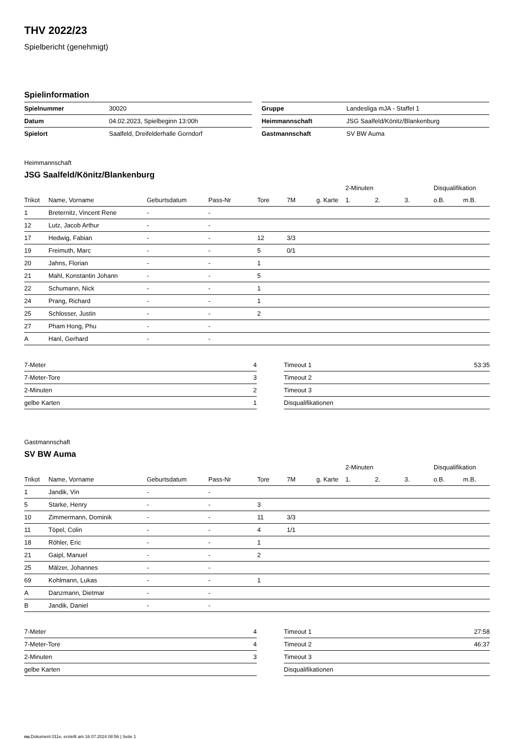THV 2022/23
Spielbericht (genehmigt)
Spielinformation
| Spielnummer | 30020 |
| Datum | 04.02.2023, Spielbeginn 13:00h |
| Spielort | Saalfeld, Dreifelderhalle Gorndorf |
| Gruppe | Landesliga mJA - Staffel 1 |
| Heimmannschaft | JSG Saalfeld/Könitz/Blankenburg |
| Gastmannschaft | SV BW Auma |
Heimmannschaft
JSG Saalfeld/Könitz/Blankenburg
| | | | | | | | 2-Minuten | | | Disqualifikation | |
| --- | --- | --- | --- | --- | --- | --- | --- | --- | --- | --- | --- |
| Trikot | Name, Vorname | Geburtsdatum | Pass-Nr | Tore | 7M | g. Karte | 1. | 2. | 3. | o.B. | m.B. |
| 1 | Breternitz, Vincent Rene | - | - | | | | | | | | |
| 12 | Lutz, Jacob Arthur | - | - | | | | | | | | |
| 17 | Hedwig, Fabian | - | - | 12 | 3/3 | | | | | | |
| 19 | Freimuth, Marc | - | - | 5 | 0/1 | | | | | | |
| 20 | Jahns, Florian | - | - | 1 | | | | | | | |
| 21 | Mahl, Konstantin Johann | - | - | 5 | | | | | | | |
| 22 | Schumann, Nick | - | - | 1 | | | | | | | |
| 24 | Prang, Richard | - | - | 1 | | | | | | | |
| 25 | Schlosser, Justin | - | - | 2 | | | | | | | |
| 27 | Pham Hong, Phu | - | - | | | | | | | | |
| A | Hanl, Gerhard | - | - | | | | | | | | |
| 7-Meter | 4 |
| 7-Meter-Tore | 3 |
| 2-Minuten | 2 |
| gelbe Karten | 1 |
| Timeout 1 | 53:35 |
| Timeout 2 | |
| Timeout 3 | |
| Disqualifikationen | |
Gastmannschaft
SV BW Auma
| | | | | | | | 2-Minuten | | | Disqualifikation | |
| --- | --- | --- | --- | --- | --- | --- | --- | --- | --- | --- | --- |
| Trikot | Name, Vorname | Geburtsdatum | Pass-Nr | Tore | 7M | g. Karte | 1. | 2. | 3. | o.B. | m.B. |
| 1 | Jandik, Vin | - | - | | | | | | | | |
| 5 | Starke, Henry | - | - | 3 | | | | | | | |
| 10 | Zimmermann, Dominik | - | - | 11 | 3/3 | | | | | | |
| 11 | Töpel, Colin | - | - | 4 | 1/1 | | | | | | |
| 18 | Röhler, Eric | - | - | 1 | | | | | | | |
| 21 | Gaipl, Manuel | - | - | 2 | | | | | | | |
| 25 | Mälzer, Johannes | - | - | | | | | | | | |
| 69 | Kohlmann, Lukas | - | - | 1 | | | | | | | |
| A | Danzmann, Dietmar | - | - | | | | | | | | |
| B | Jandik, Daniel | - | - | | | | | | | | |
| 7-Meter | 4 |
| 7-Meter-Tore | 4 |
| 2-Minuten | 3 |
| gelbe Karten | |
| Timeout 1 | 27:58 |
| Timeout 2 | 46:37 |
| Timeout 3 | |
| Disqualifikationen | |
nu.Dokument 011e, erstellt am 16.07.2024 08:56 | Seite 1